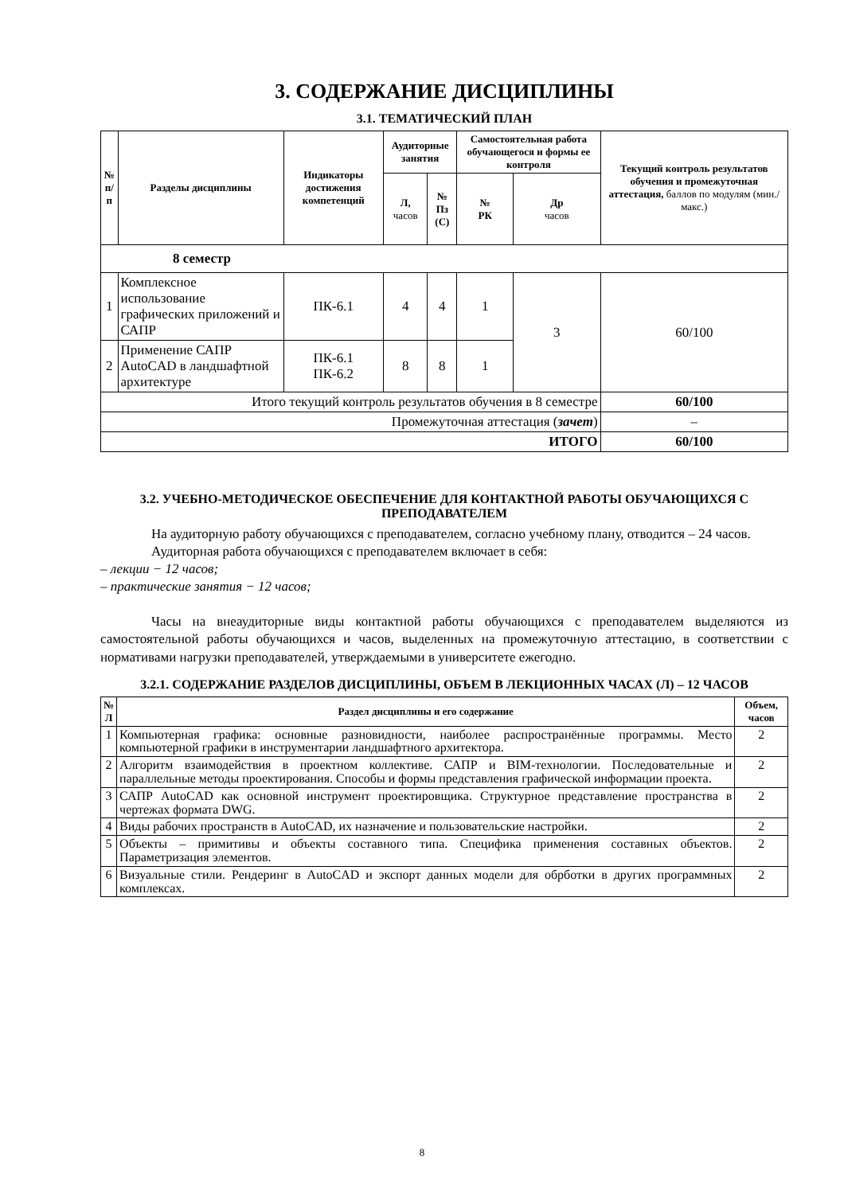3. СОДЕРЖАНИЕ ДИСЦИПЛИНЫ
3.1. ТЕМАТИЧЕСКИЙ ПЛАН
| № п/п | Разделы дисциплины | Индикаторы достижения компетенций | Аудиторные занятия | | Самостоятельная работа обучающегося и формы ее контроля | | Текущий контроль результатов обучения и промежуточная аттестация, баллов по модулям (мин./макс.) |
| --- | --- | --- | --- | --- | --- | --- | --- |
| | | | Л, часов | № Пз (С) | № РК | Др часов | |
| 8 семестр | | | | | | | |
| 1 | Комплексное использование графических приложений и САПР | ПК-6.1 | 4 | 4 | 1 | 3 | 60/100 |
| 2 | Применение САПР AutoCAD в ландшафтной архитектуре | ПК-6.1 ПК-6.2 | 8 | 8 | 1 | | |
| Итого текущий контроль результатов обучения в 8 семестре | | | | | | | 60/100 |
| Промежуточная аттестация ( зачет ) | | | | | | | – |
| ИТОГО | | | | | | | 60/100 |
3.2. УЧЕБНО-МЕТОДИЧЕСКОЕ ОБЕСПЕЧЕНИЕ ДЛЯ КОНТАКТНОЙ РАБОТЫ ОБУЧАЮЩИХСЯ С ПРЕПОДАВАТЕЛЕМ
На аудиторную работу обучающихся с преподавателем, согласно учебному плану, отводится – 24 часов.
Аудиторная работа обучающихся с преподавателем включает в себя:
– лекции − 12 часов;
– практические занятия − 12 часов;
Часы на внеаудиторные виды контактной работы обучающихся с преподавателем выделяются из самостоятельной работы обучающихся и часов, выделенных на промежуточную аттестацию, в соответствии с нормативами нагрузки преподавателей, утверждаемыми в университете ежегодно.
3.2.1. СОДЕРЖАНИЕ РАЗДЕЛОВ ДИСЦИПЛИНЫ, ОБЪЕМ В ЛЕКЦИОННЫХ ЧАСАХ (Л) – 12 ЧАСОВ
| № Л | Раздел дисциплины и его содержание | Объем, часов |
| --- | --- | --- |
| 1 | Компьютерная графика: основные разновидности, наиболее распространённые программы. Место компьютерной графики в инструментарии ландшафтного архитектора. | 2 |
| 2 | Алгоритм взаимодействия в проектном коллективе. САПР и BIM-технологии. Последовательные и параллельные методы проектирования. Способы и формы представления графической информации проекта. | 2 |
| 3 | САПР AutoCAD как основной инструмент проектировщика. Структурное представление пространства в чертежах формата DWG. | 2 |
| 4 | Виды рабочих пространств в AutoCAD, их назначение и пользовательские настройки. | 2 |
| 5 | Объекты – примитивы и объекты составного типа. Специфика применения составных объектов. Параметризация элементов. | 2 |
| 6 | Визуальные стили. Рендеринг в AutoCAD и экспорт данных модели для обрботки в других программных комплексах. | 2 |
8